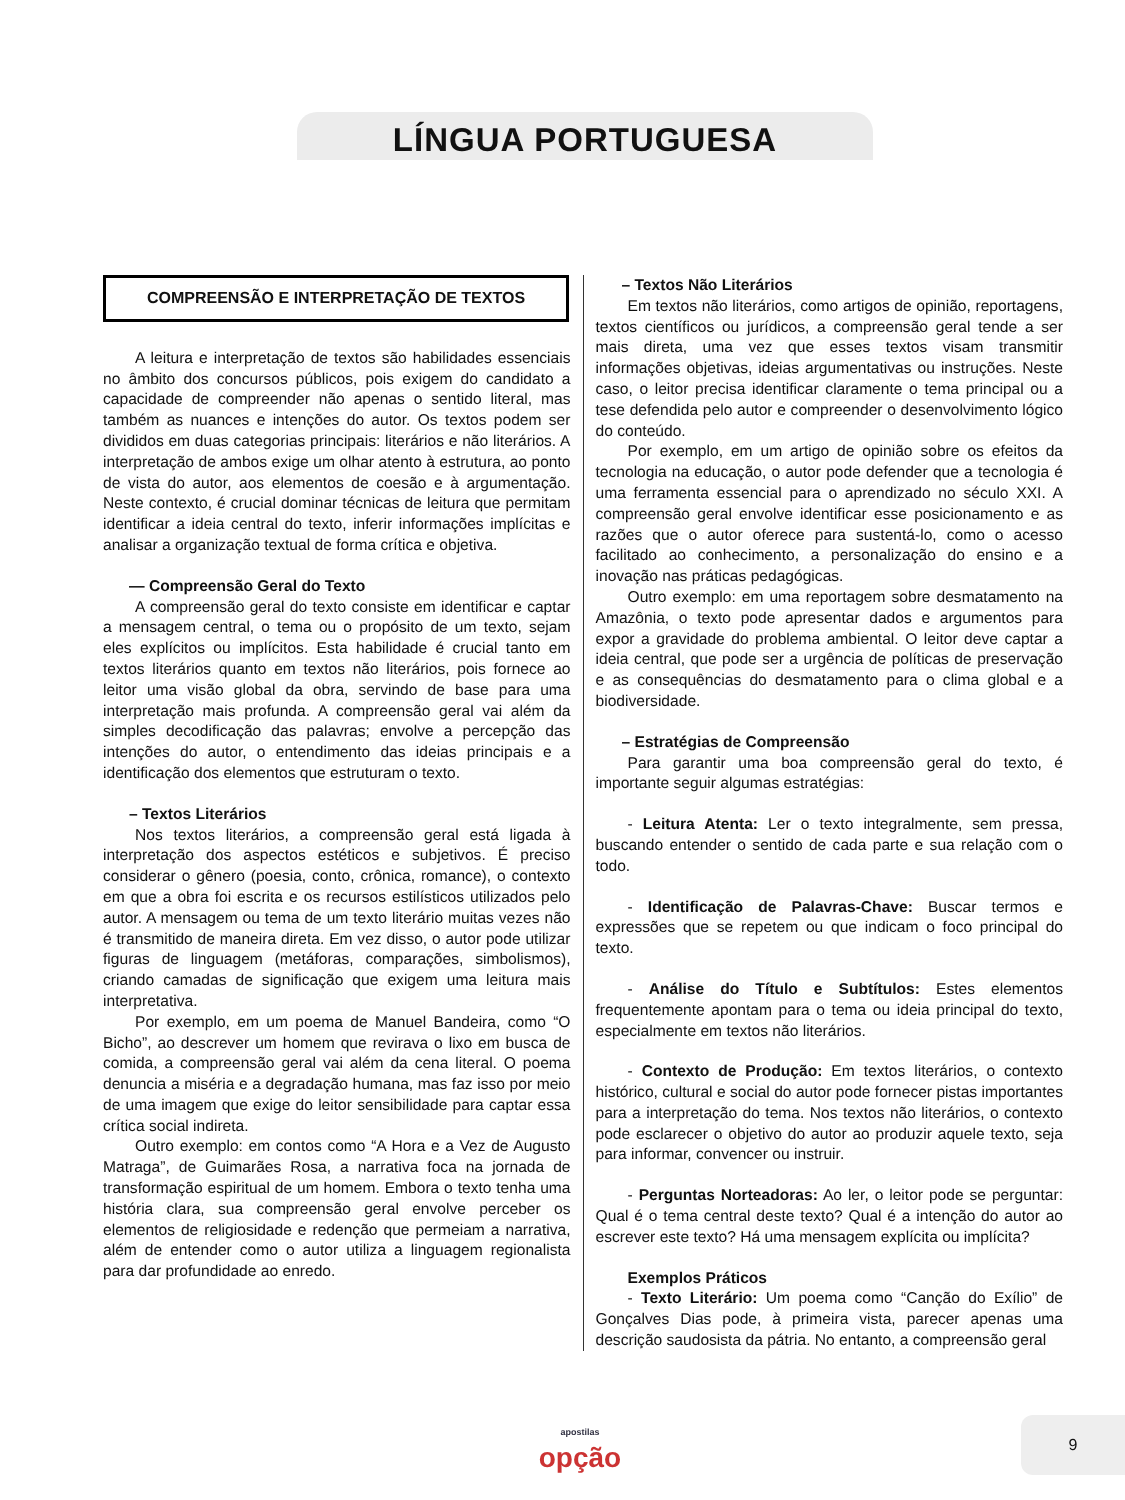LÍNGUA PORTUGUESA
COMPREENSÃO E INTERPRETAÇÃO DE TEXTOS
A leitura e interpretação de textos são habilidades essenciais no âmbito dos concursos públicos, pois exigem do candidato a capacidade de compreender não apenas o sentido literal, mas também as nuances e intenções do autor. Os textos podem ser divididos em duas categorias principais: literários e não literários. A interpretação de ambos exige um olhar atento à estrutura, ao ponto de vista do autor, aos elementos de coesão e à argumentação. Neste contexto, é crucial dominar técnicas de leitura que permitam identificar a ideia central do texto, inferir informações implícitas e analisar a organização textual de forma crítica e objetiva.
— Compreensão Geral do Texto
A compreensão geral do texto consiste em identificar e captar a mensagem central, o tema ou o propósito de um texto, sejam eles explícitos ou implícitos. Esta habilidade é crucial tanto em textos literários quanto em textos não literários, pois fornece ao leitor uma visão global da obra, servindo de base para uma interpretação mais profunda. A compreensão geral vai além da simples decodificação das palavras; envolve a percepção das intenções do autor, o entendimento das ideias principais e a identificação dos elementos que estruturam o texto.
– Textos Literários
Nos textos literários, a compreensão geral está ligada à interpretação dos aspectos estéticos e subjetivos. É preciso considerar o gênero (poesia, conto, crônica, romance), o contexto em que a obra foi escrita e os recursos estilísticos utilizados pelo autor. A mensagem ou tema de um texto literário muitas vezes não é transmitido de maneira direta. Em vez disso, o autor pode utilizar figuras de linguagem (metáforas, comparações, simbolismos), criando camadas de significação que exigem uma leitura mais interpretativa.
Por exemplo, em um poema de Manuel Bandeira, como “O Bicho”, ao descrever um homem que revirava o lixo em busca de comida, a compreensão geral vai além da cena literal. O poema denuncia a miséria e a degradação humana, mas faz isso por meio de uma imagem que exige do leitor sensibilidade para captar essa crítica social indireta.
Outro exemplo: em contos como “A Hora e a Vez de Augusto Matraga”, de Guimarães Rosa, a narrativa foca na jornada de transformação espiritual de um homem. Embora o texto tenha uma história clara, sua compreensão geral envolve perceber os elementos de religiosidade e redenção que permeiam a narrativa, além de entender como o autor utiliza a linguagem regionalista para dar profundidade ao enredo.
– Textos Não Literários
Em textos não literários, como artigos de opinião, reportagens, textos científicos ou jurídicos, a compreensão geral tende a ser mais direta, uma vez que esses textos visam transmitir informações objetivas, ideias argumentativas ou instruções. Neste caso, o leitor precisa identificar claramente o tema principal ou a tese defendida pelo autor e compreender o desenvolvimento lógico do conteúdo.
Por exemplo, em um artigo de opinião sobre os efeitos da tecnologia na educação, o autor pode defender que a tecnologia é uma ferramenta essencial para o aprendizado no século XXI. A compreensão geral envolve identificar esse posicionamento e as razões que o autor oferece para sustentá-lo, como o acesso facilitado ao conhecimento, a personalização do ensino e a inovação nas práticas pedagógicas.
Outro exemplo: em uma reportagem sobre desmatamento na Amazônia, o texto pode apresentar dados e argumentos para expor a gravidade do problema ambiental. O leitor deve captar a ideia central, que pode ser a urgência de políticas de preservação e as consequências do desmatamento para o clima global e a biodiversidade.
– Estratégias de Compreensão
Para garantir uma boa compreensão geral do texto, é importante seguir algumas estratégias:
- Leitura Atenta: Ler o texto integralmente, sem pressa, buscando entender o sentido de cada parte e sua relação com o todo.
- Identificação de Palavras-Chave: Buscar termos e expressões que se repetem ou que indicam o foco principal do texto.
- Análise do Título e Subtítulos: Estes elementos frequentemente apontam para o tema ou ideia principal do texto, especialmente em textos não literários.
- Contexto de Produção: Em textos literários, o contexto histórico, cultural e social do autor pode fornecer pistas importantes para a interpretação do tema. Nos textos não literários, o contexto pode esclarecer o objetivo do autor ao produzir aquele texto, seja para informar, convencer ou instruir.
- Perguntas Norteadoras: Ao ler, o leitor pode se perguntar: Qual é o tema central deste texto? Qual é a intenção do autor ao escrever este texto? Há uma mensagem explícita ou implícita?
Exemplos Práticos
- Texto Literário: Um poema como “Canção do Exílio” de Gonçalves Dias pode, à primeira vista, parecer apenas uma descrição saudosista da pátria. No entanto, a compreensão geral
apostilas
opção
9